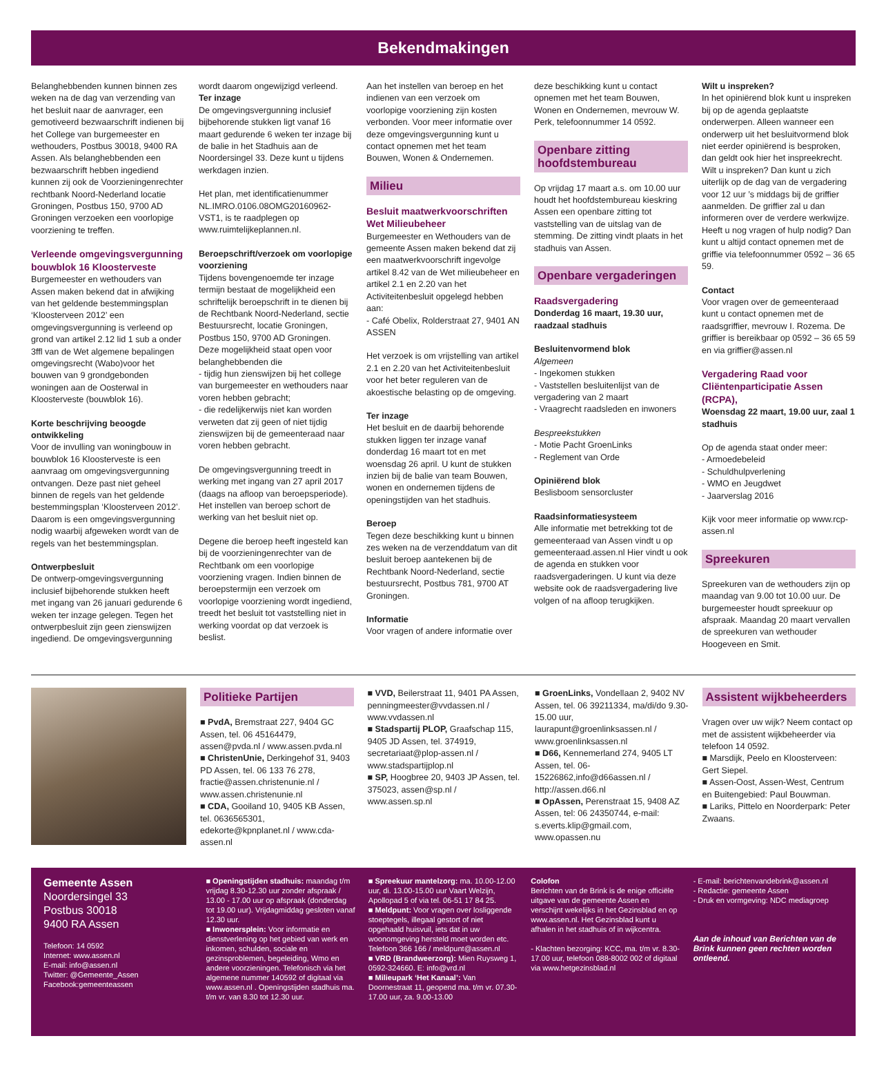Bekendmakingen
Belanghebbenden kunnen binnen zes weken na de dag van verzending van het besluit naar de aanvrager, een gemotiveerd bezwaarschrift indienen bij het College van burgemeester en wethouders, Postbus 30018, 9400 RA Assen. Als belanghebbenden een bezwaarschrift hebben ingediend kunnen zij ook de Voorzieningenrechter rechtbank Noord-Nederland locatie Groningen, Postbus 150, 9700 AD Groningen verzoeken een voorlopige voorziening te treffen.
Verleende omgevingsvergunning bouwblok 16 Kloosterveste
Burgemeester en wethouders van Assen maken bekend dat in afwijking van het geldende bestemmingsplan ‘Kloosterveen 2012’ een omgevingsvergunning is verleend op grond van artikel 2.12 lid 1 sub a onder 3ffl van de Wet algemene bepalingen omgevingsrecht (Wabo)voor het bouwen van 9 grondgebonden woningen aan de Oosterwal in Kloosterveste (bouwblok 16).
Korte beschrijving beoogde ontwikkeling
Voor de invulling van woningbouw in bouwblok 16 Kloosterveste is een aanvraag om omgevingsvergunning ontvangen. Deze past niet geheel binnen de regels van het geldende bestemmingsplan ‘Kloosterveen 2012’. Daarom is een omgevingsvergunning nodig waarbij afgeweken wordt van de regels van het bestemmingsplan.
Ontwerpbesluit
De ontwerp-omgevingsvergunning inclusief bijbehorende stukken heeft met ingang van 26 januari gedurende 6 weken ter inzage gelegen. Tegen het ontwerpbesluit zijn geen zienswijzen ingediend. De omgevingsvergunning
wordt daarom ongewijzigd verleend.
Ter inzage
De omgevingsvergunning inclusief bijbehorende stukken ligt vanaf 16 maart gedurende 6 weken ter inzage bij de balie in het Stadhuis aan de Noordersingel 33. Deze kunt u tijdens werkdagen inzien.
Het plan, met identificatienummer NL.IMRO.0106.08OMG20160962-VST1, is te raadplegen op www.ruimtelijkeplannen.nl.
Beroepschrift/verzoek om voorlopige voorziening
Tijdens bovengenoemde ter inzage termijn bestaat de mogelijkheid een schriftelijk beroepschrift in te dienen bij de Rechtbank Noord-Nederland, sectie Bestuursrecht, locatie Groningen, Postbus 150, 9700 AD Groningen. Deze mogelijkheid staat open voor belanghebbenden die
- tijdig hun zienswijzen bij het college van burgemeester en wethouders naar voren hebben gebracht;
- die redelijkerwijs niet kan worden verweten dat zij geen of niet tijdig zienswijzen bij de gemeenteraad naar voren hebben gebracht.
De omgevingsvergunning treedt in werking met ingang van 27 april 2017 (daags na afloop van beroepsperiode). Het instellen van beroep schort de werking van het besluit niet op.
Degene die beroep heeft ingesteld kan bij de voorzieningenrechter van de Rechtbank om een voorlopige voorziening vragen. Indien binnen de beroepstermijn een verzoek om voorlopige voorziening wordt ingediend, treedt het besluit tot vaststelling niet in werking voordat op dat verzoek is beslist.
Aan het instellen van beroep en het indienen van een verzoek om voorlopige voorziening zijn kosten verbonden. Voor meer informatie over deze omgevingsvergunning kunt u contact opnemen met het team Bouwen, Wonen & Ondernemen.
Milieu
Besluit maatwerkvoorschriften Wet Milieubeheer
Burgemeester en Wethouders van de gemeente Assen maken bekend dat zij een maatwerkvoorschrift ingevolge artikel 8.42 van de Wet milieubeheer en artikel 2.1 en 2.20 van het Activiteitenbesluit opgelegd hebben aan:
- Café Obelix, Rolderstraat 27, 9401 AN ASSEN
Het verzoek is om vrijstelling van artikel 2.1 en 2.20 van het Activiteitenbesluit voor het beter reguleren van de akoestische belasting op de omgeving.
Ter inzage
Het besluit en de daarbij behorende stukken liggen ter inzage vanaf donderdag 16 maart tot en met woensdag 26 april. U kunt de stukken inzien bij de balie van team Bouwen, wonen en ondernemen tijdens de openingstijden van het stadhuis.
Beroep
Tegen deze beschikking kunt u binnen zes weken na de verzenddatum van dit besluit beroep aantekenen bij de Rechtbank Noord-Nederland, sectie bestuursrecht, Postbus 781, 9700 AT Groningen.
Informatie
Voor vragen of andere informatie over
deze beschikking kunt u contact opnemen met het team Bouwen, Wonen en Ondernemen, mevrouw W. Perk, telefoonnummer 14 0592.
Openbare zitting hoofdstembureau
Op vrijdag 17 maart a.s. om 10.00 uur houdt het hoofdstembureau kieskring Assen een openbare zitting tot vaststelling van de uitslag van de stemming. De zitting vindt plaats in het stadhuis van Assen.
Openbare vergaderingen
Raadsvergadering
Donderdag 16 maart, 19.30 uur, raadzaal stadhuis
Besluitenvormend blok
Algemeen
- Ingekomen stukken
- Vaststellen besluitenlijst van de vergadering van 2 maart
- Vraagrecht raadsleden en inwoners
Bespreekstukken
- Motie Pacht GroenLinks
- Reglement van Orde
Opiniërend blok
Beslisboom sensorcluster
Raadsinformatiesysteem
Alle informatie met betrekking tot de gemeenteraad van Assen vindt u op gemeenteraad.assen.nl Hier vindt u ook de agenda en stukken voor raadsvergaderingen. U kunt via deze website ook de raadsvergadering live volgen of na afloop terugkijken.
Wilt u inspreken?
In het opiniërend blok kunt u inspreken bij op de agenda geplaatste onderwerpen. Alleen wanneer een onderwerp uit het besluitvormend blok niet eerder opiniërend is besproken, dan geldt ook hier het inspreekrecht. Wilt u inspreken? Dan kunt u zich uiterlijk op de dag van de vergadering voor 12 uur ’s middags bij de griffier aanmelden. De griffier zal u dan informeren over de verdere werkwijze. Heeft u nog vragen of hulp nodig? Dan kunt u altijd contact opnemen met de griffie via telefoonnummer 0592 – 36 65 59.
Contact
Voor vragen over de gemeenteraad kunt u contact opnemen met de raadsgriffier, mevrouw I. Rozema. De griffier is bereikbaar op 0592 – 36 65 59 en via griffier@assen.nl
Vergadering Raad voor Cliëntenparticipatie Assen (RCPA),
Woensdag 22 maart, 19.00 uur, zaal 1 stadhuis
Op de agenda staat onder meer:
- Armoedebeleid
- Schuldhulpverlening
- WMO en Jeugdwet
- Jaarverslag 2016
Kijk voor meer informatie op www.rcp-assen.nl
Spreekuren
Spreekuren van de wethouders zijn op maandag van 9.00 tot 10.00 uur. De burgemeester houdt spreekuur op afspraak. Maandag 20 maart vervallen de spreekuren van wethouder Hoogeveen en Smit.
Politieke Partijen
■ PvdA, Bremstraat 227, 9404 GC Assen, tel. 06 45164479, assen@pvda.nl / www.assen.pvda.nl
■ ChristenUnie, Derkingehof 31, 9403 PD Assen, tel. 06 133 76 278, fractie@assen.christenunie.nl / www.assen.christenunie.nl
■ CDA, Gooiland 10, 9405 KB Assen, tel. 0636565301, edekorte@kpnplanet.nl / www.cda-assen.nl
■ VVD, Beilerstraat 11, 9401 PA Assen, penningmeester@vvdassen.nl / www.vvdassen.nl
■ Stadspartij PLOP, Graafschap 115, 9405 JD Assen, tel. 374919, secretariaat@plop-assen.nl / www.stadspartijplop.nl
■ SP, Hoogbree 20, 9403 JP Assen, tel. 375023, assen@sp.nl / www.assen.sp.nl
■ GroenLinks, Vondellaan 2, 9402 NV Assen, tel. 06 39211334, ma/di/do 9.30-15.00 uur, laurapunt@groenlinksassen.nl / www.groenlinksassen.nl
■ D66, Kennemerland 274, 9405 LT Assen, tel. 06-15226862,info@d66assen.nl / http://assen.d66.nl
■ OpAssen, Perenstraat 15, 9408 AZ Assen, tel: 06 24350744, e-mail: s.everts.klip@gmail.com, www.opassen.nu
Assistent wijkbeheerders
Vragen over uw wijk? Neem contact op met de assistent wijkbeheerder via telefoon 14 0592.
■ Marsdijk, Peelo en Kloosterveen: Gert Siepel.
■ Assen-Oost, Assen-West, Centrum en Buitengebied: Paul Bouwman.
■ Lariks, Pittelo en Noorderpark: Peter Zwaans.
Gemeente Assen
Noordersingel 33
Postbus 30018
9400 RA Assen
Telefoon: 14 0592
Internet: www.assen.nl
E-mail: info@assen.nl
Twitter: @Gemeente_Assen
Facebook:gemeenteassen
■ Openingstijden stadhuis: maandag t/m vrijdag 8.30-12.30 uur zonder afspraak / 13.00 - 17.00 uur op afspraak (donderdag tot 19.00 uur). Vrijdagmiddag gesloten vanaf 12.30 uur.
■ Inwonersplein: Voor informatie en dienstverlening op het gebied van werk en inkomen, schulden, sociale en gezinsproblemen, begeleiding, Wmo en andere voorzieningen. Telefonisch via het algemene nummer 140592 of digitaal via www.assen.nl . Openingstijden stadhuis ma. t/m vr. van 8.30 tot 12.30 uur.
■ Spreekuur mantelzorg: ma. 10.00-12.00 uur, di. 13.00-15.00 uur Vaart Welzijn, Apollopad 5 of via tel. 06-51 17 84 25.
■ Meldpunt: Voor vragen over losliggende stoeptegels, illegaal gestort of niet opgehaald huisvuil, iets dat in uw woonomgeving hersteld moet worden etc. Telefoon 366 166 / meldpunt@assen.nl
■ VRD (Brandweerzorg): Mien Ruysweg 1, 0592-324660. E: info@vrd.nl
■ Milieupark ‘Het Kanaal’: Van Doornestraat 11, geopend ma. t/m vr. 07.30-17.00 uur, za. 9.00-13.00
Colofon
Berichten van de Brink is de enige officiële uitgave van de gemeente Assen en verschijnt wekelijks in het Gezinsblad en op www.assen.nl. Het Gezinsblad kunt u afhalen in het stadhuis of in wijkcentra.
- Klachten bezorging: KCC, ma. t/m vr. 8.30-17.00 uur, telefoon 088-8002 002 of digitaal via www.hetgezinsblad.nl
- E-mail: berichtenvandebrink@assen.nl
- Redactie: gemeente Assen
- Druk en vormgeving: NDC mediagroep
Aan de inhoud van Berichten van de Brink kunnen geen rechten worden ontleend.